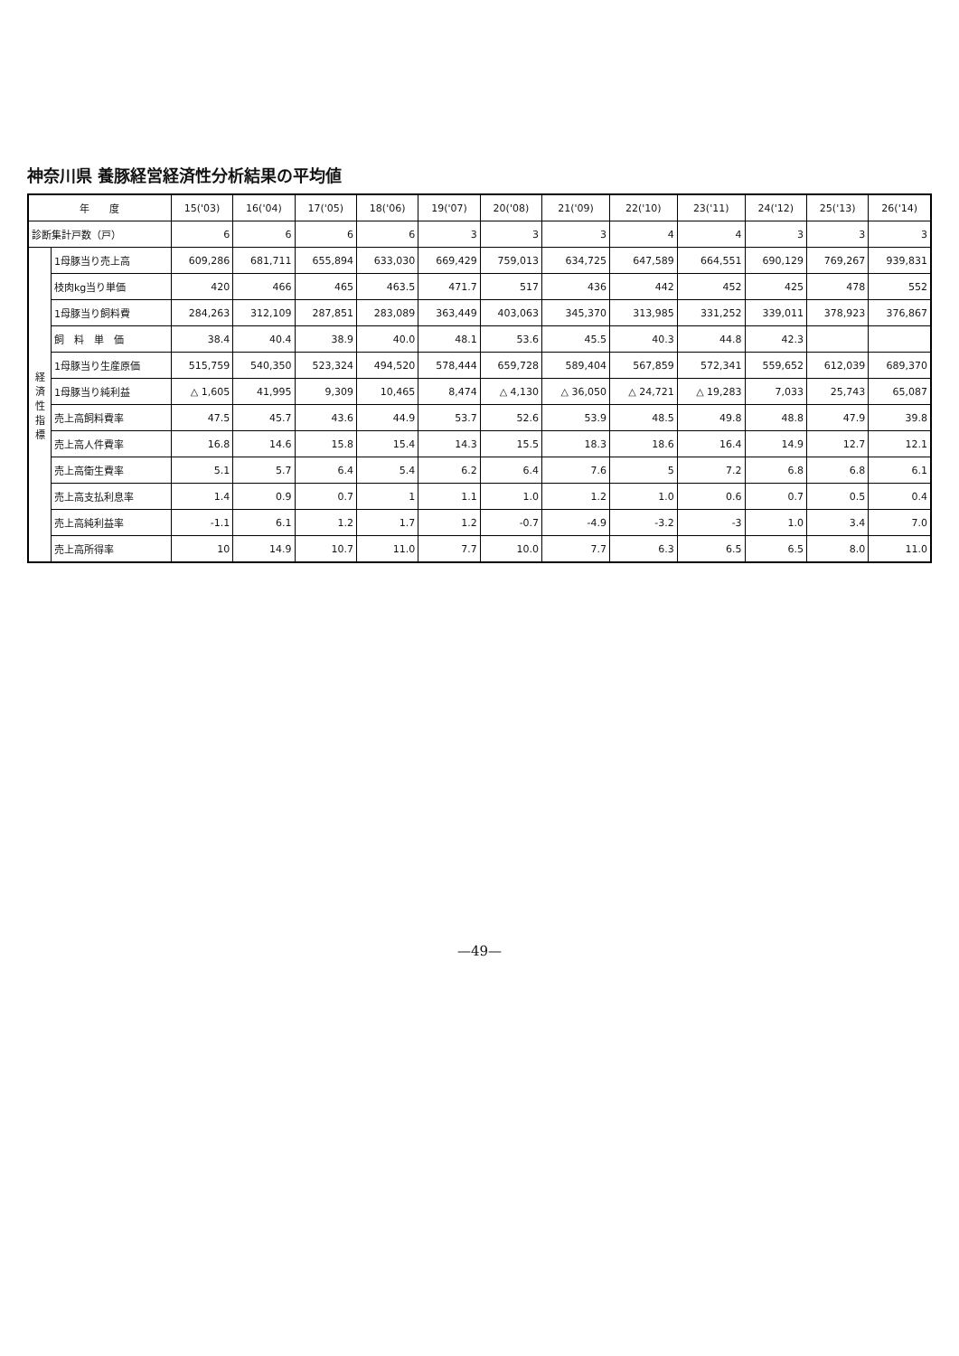神奈川県 養豚経営経済性分析結果の平均値
| 年 度 | | 15('03) | 16('04) | 17('05) | 18('06) | 19('07) | 20('08) | 21('09) | 22('10) | 23('11) | 24('12) | 25('13) | 26('14) |
| --- | --- | --- | --- | --- | --- | --- | --- | --- | --- | --- | --- | --- | --- |
| 診断集計戸数（戸） | | 6 | 6 | 6 | 6 | 3 | 3 | 3 | 4 | 4 | 3 | 3 | 3 |
| 経 済 性 指 標 | 1母豚当り売上高 | 609,286 | 681,711 | 655,894 | 633,030 | 669,429 | 759,013 | 634,725 | 647,589 | 664,551 | 690,129 | 769,267 | 939,831 |
| | 枝肉kg当り単価 | 420 | 466 | 465 | 463.5 | 471.7 | 517 | 436 | 442 | 452 | 425 | 478 | 552 |
| | 1母豚当り飼料費 | 284,263 | 312,109 | 287,851 | 283,089 | 363,449 | 403,063 | 345,370 | 313,985 | 331,252 | 339,011 | 378,923 | 376,867 |
| | 飼 料 単 価 | 38.4 | 40.4 | 38.9 | 40.0 | 48.1 | 53.6 | 45.5 | 40.3 | 44.8 | 42.3 | | |
| | 1母豚当り生産原価 | 515,759 | 540,350 | 523,324 | 494,520 | 578,444 | 659,728 | 589,404 | 567,859 | 572,341 | 559,652 | 612,039 | 689,370 |
| | 1母豚当り純利益 | △ 1,605 | 41,995 | 9,309 | 10,465 | 8,474 | △ 4,130 | △ 36,050 | △ 24,721 | △ 19,283 | 7,033 | 25,743 | 65,087 |
| | 売上高飼料費率 | 47.5 | 45.7 | 43.6 | 44.9 | 53.7 | 52.6 | 53.9 | 48.5 | 49.8 | 48.8 | 47.9 | 39.8 |
| | 売上高人件費率 | 16.8 | 14.6 | 15.8 | 15.4 | 14.3 | 15.5 | 18.3 | 18.6 | 16.4 | 14.9 | 12.7 | 12.1 |
| | 売上高衛生費率 | 5.1 | 5.7 | 6.4 | 5.4 | 6.2 | 6.4 | 7.6 | 5 | 7.2 | 6.8 | 6.8 | 6.1 |
| | 売上高支払利息率 | 1.4 | 0.9 | 0.7 | 1 | 1.1 | 1.0 | 1.2 | 1.0 | 0.6 | 0.7 | 0.5 | 0.4 |
| | 売上高純利益率 | -1.1 | 6.1 | 1.2 | 1.7 | 1.2 | -0.7 | -4.9 | -3.2 | -3 | 1.0 | 3.4 | 7.0 |
| | 売上高所得率 | 10 | 14.9 | 10.7 | 11.0 | 7.7 | 10.0 | 7.7 | 6.3 | 6.5 | 6.5 | 8.0 | 11.0 |
—49—